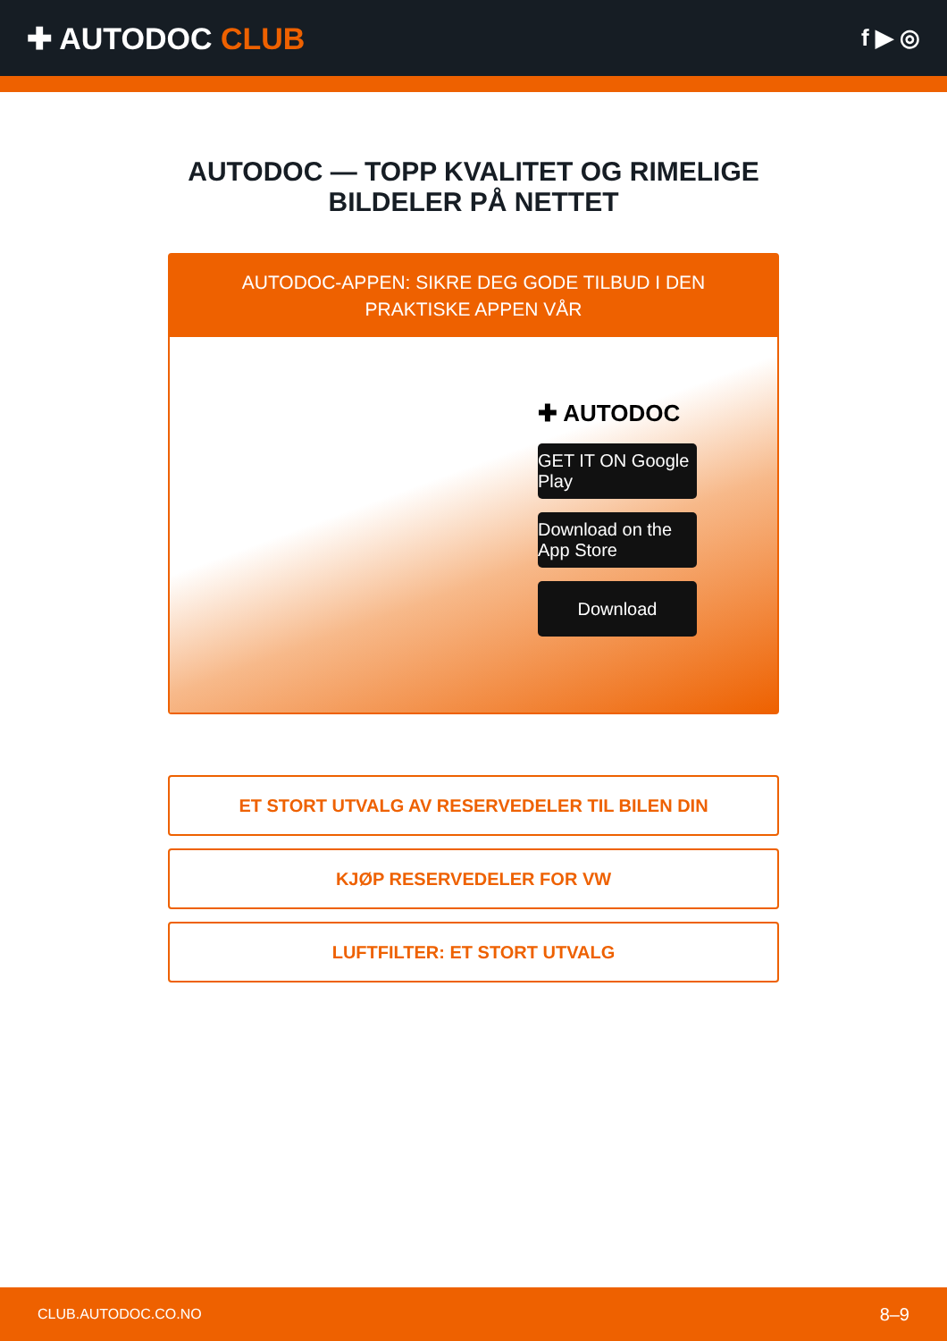✚ AUTODOC CLUB
f ▶ ◎
AUTODOC — TOPP KVALITET OG RIMELIGE BILDELER PÅ NETTET
AUTODOC-APPEN: SIKRE DEG GODE TILBUD I DEN PRAKTISKE APPEN VÅR
✚ AUTODOC
GET IT ON Google Play
Download on the App Store
Download
ET STORT UTVALG AV RESERVEDELER TIL BILEN DIN
KJØP RESERVEDELER FOR VW
LUFTFILTER: ET STORT UTVALG
CLUB.AUTODOC.CO.NO 8–9